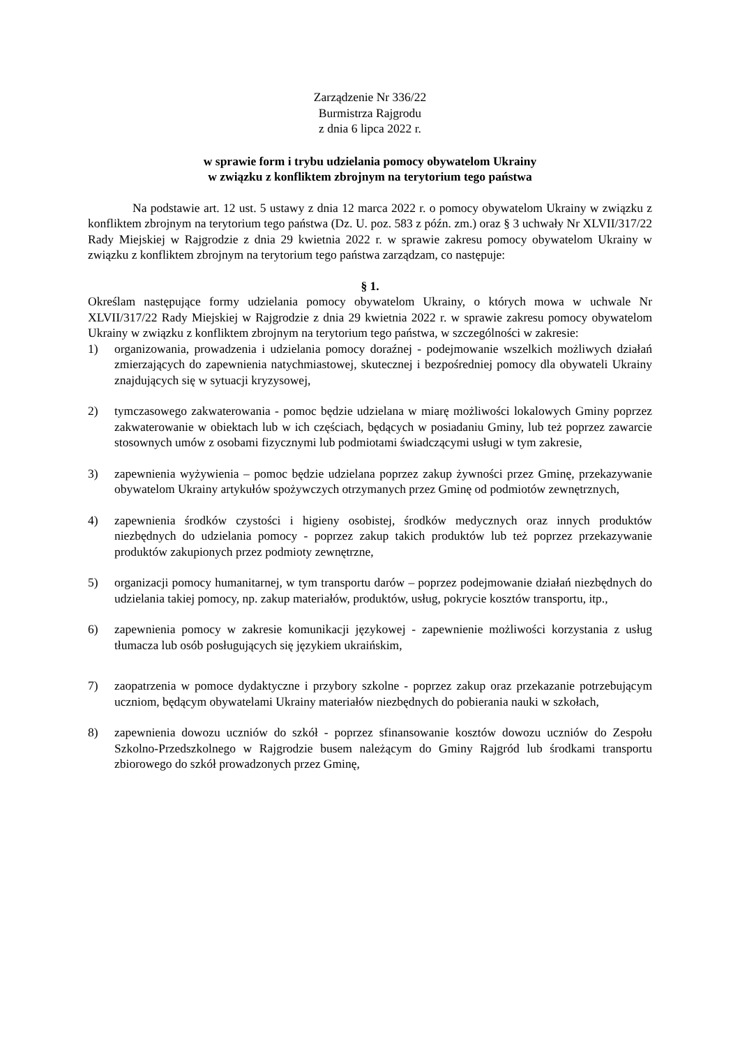Zarządzenie Nr 336/22
Burmistrza Rajgrodu
z dnia 6 lipca 2022 r.
w sprawie form i trybu udzielania pomocy obywatelom Ukrainy
w związku z konfliktem zbrojnym na terytorium tego państwa
Na podstawie art. 12 ust. 5 ustawy z dnia 12 marca 2022 r. o pomocy obywatelom Ukrainy w związku z konfliktem zbrojnym na terytorium tego państwa (Dz. U. poz. 583 z późn. zm.) oraz § 3 uchwały Nr XLVII/317/22 Rady Miejskiej w Rajgrodzie z dnia 29 kwietnia 2022 r. w sprawie zakresu pomocy obywatelom Ukrainy w związku z konfliktem zbrojnym na terytorium tego państwa zarządzam, co następuje:
§ 1.
Określam następujące formy udzielania pomocy obywatelom Ukrainy, o których mowa w uchwale Nr XLVII/317/22 Rady Miejskiej w Rajgrodzie z dnia 29 kwietnia 2022 r. w sprawie zakresu pomocy obywatelom Ukrainy w związku z konfliktem zbrojnym na terytorium tego państwa, w szczególności w zakresie:
1) organizowania, prowadzenia i udzielania pomocy doraźnej - podejmowanie wszelkich możliwych działań zmierzających do zapewnienia natychmiastowej, skutecznej i bezpośredniej pomocy dla obywateli Ukrainy znajdujących się w sytuacji kryzysowej,
2) tymczasowego zakwaterowania - pomoc będzie udzielana w miarę możliwości lokalowych Gminy poprzez zakwaterowanie w obiektach lub w ich częściach, będących w posiadaniu Gminy, lub też poprzez zawarcie stosownych umów z osobami fizycznymi lub podmiotami świadczącymi usługi w tym zakresie,
3) zapewnienia wyżywienia – pomoc będzie udzielana poprzez zakup żywności przez Gminę, przekazywanie obywatelom Ukrainy artykułów spożywczych otrzymanych przez Gminę od podmiotów zewnętrznych,
4) zapewnienia środków czystości i higieny osobistej, środków medycznych oraz innych produktów niezbędnych do udzielania pomocy - poprzez zakup takich produktów lub też poprzez przekazywanie produktów zakupionych przez podmioty zewnętrzne,
5) organizacji pomocy humanitarnej, w tym transportu darów – poprzez podejmowanie działań niezbędnych do udzielania takiej pomocy, np. zakup materiałów, produktów, usług, pokrycie kosztów transportu, itp.,
6) zapewnienia pomocy w zakresie komunikacji językowej - zapewnienie możliwości korzystania z usług tłumacza lub osób posługujących się językiem ukraińskim,
7) zaopatrzenia w pomoce dydaktyczne i przybory szkolne - poprzez zakup oraz przekazanie potrzebującym uczniom, będącym obywatelami Ukrainy materiałów niezbędnych do pobierania nauki w szkołach,
8) zapewnienia dowozu uczniów do szkół - poprzez sfinansowanie kosztów dowozu uczniów do Zespołu Szkolno-Przedszkolnego w Rajgrodzie busem należącym do Gminy Rajgród lub środkami transportu zbiorowego do szkół prowadzonych przez Gminę,